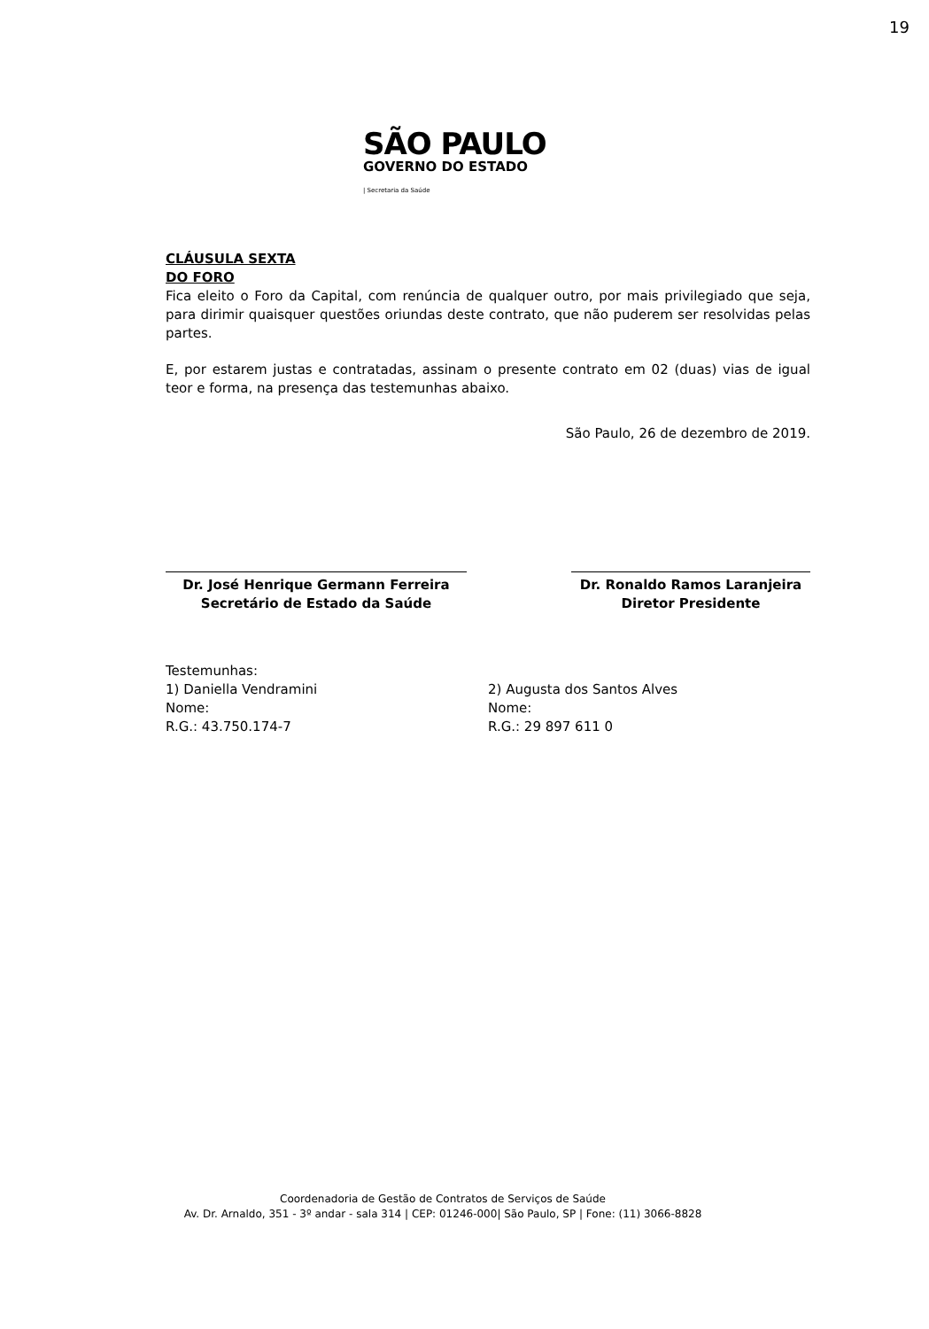19
SÃO PAULO
GOVERNO DO ESTADO
| Secretaria da Saúde
CLÁUSULA SEXTA
DO FORO
Fica eleito o Foro da Capital, com renúncia de qualquer outro, por mais privilegiado que seja, para dirimir quaisquer questões oriundas deste contrato, que não puderem ser resolvidas pelas partes.
E, por estarem justas e contratadas, assinam o presente contrato em 02 (duas) vias de igual teor e forma, na presença das testemunhas abaixo.
São Paulo, 26 de dezembro de 2019.
Dr. José Henrique Germann Ferreira
Secretário de Estado da Saúde
Dr. Ronaldo Ramos Laranjeira
Diretor Presidente
Testemunhas:
1) Daniella Vendramini
Nome:
R.G.: 43.750.174-7
2) Augusta dos Santos Alves
Nome:
R.G.: 29 897 611 0
Coordenadoria de Gestão de Contratos de Serviços de Saúde
Av. Dr. Arnaldo, 351 - 3º andar - sala 314 | CEP: 01246-000| São Paulo, SP | Fone: (11) 3066-8828